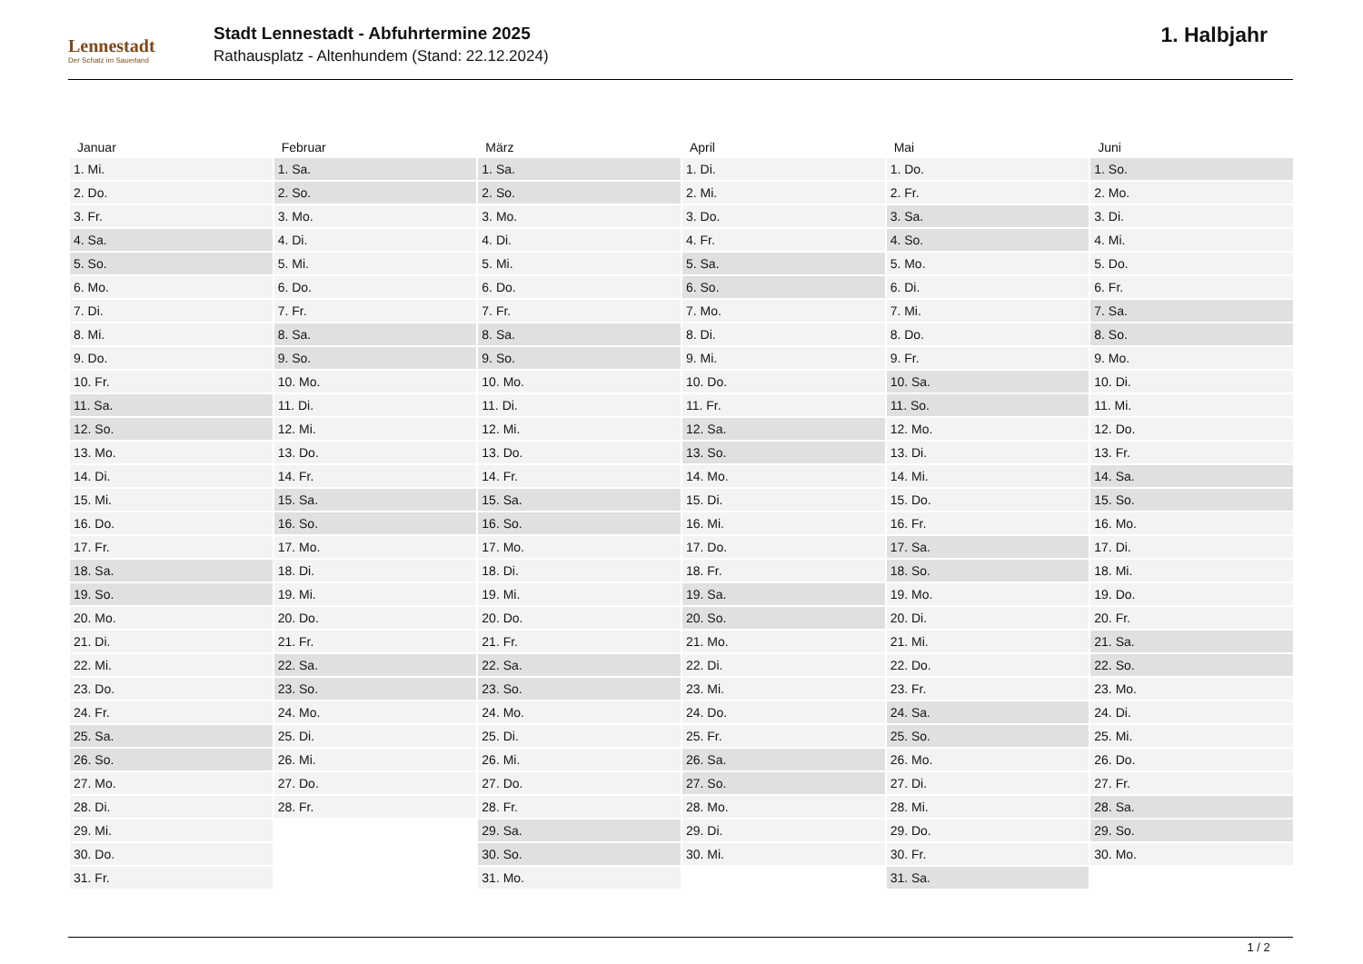Lennestadt
Der Schatz im Sauerland
Stadt Lennestadt - Abfuhrtermine 2025
Rathausplatz - Altenhundem (Stand: 22.12.2024)
1. Halbjahr
| Januar | Februar | März | April | Mai | Juni |
| --- | --- | --- | --- | --- | --- |
| 1. Mi. | 1. Sa. | 1. Sa. | 1. Di. | 1. Do. | 1. So. |
| 2. Do. | 2. So. | 2. So. | 2. Mi. | 2. Fr. | 2. Mo. |
| 3. Fr. | 3. Mo. | 3. Mo. | 3. Do. | 3. Sa. | 3. Di. |
| 4. Sa. | 4. Di. | 4. Di. | 4. Fr. | 4. So. | 4. Mi. |
| 5. So. | 5. Mi. | 5. Mi. | 5. Sa. | 5. Mo. | 5. Do. |
| 6. Mo. | 6. Do. | 6. Do. | 6. So. | 6. Di. | 6. Fr. |
| 7. Di. | 7. Fr. | 7. Fr. | 7. Mo. | 7. Mi. | 7. Sa. |
| 8. Mi. | 8. Sa. | 8. Sa. | 8. Di. | 8. Do. | 8. So. |
| 9. Do. | 9. So. | 9. So. | 9. Mi. | 9. Fr. | 9. Mo. |
| 10. Fr. | 10. Mo. | 10. Mo. | 10. Do. | 10. Sa. | 10. Di. |
| 11. Sa. | 11. Di. | 11. Di. | 11. Fr. | 11. So. | 11. Mi. |
| 12. So. | 12. Mi. | 12. Mi. | 12. Sa. | 12. Mo. | 12. Do. |
| 13. Mo. | 13. Do. | 13. Do. | 13. So. | 13. Di. | 13. Fr. |
| 14. Di. | 14. Fr. | 14. Fr. | 14. Mo. | 14. Mi. | 14. Sa. |
| 15. Mi. | 15. Sa. | 15. Sa. | 15. Di. | 15. Do. | 15. So. |
| 16. Do. | 16. So. | 16. So. | 16. Mi. | 16. Fr. | 16. Mo. |
| 17. Fr. | 17. Mo. | 17. Mo. | 17. Do. | 17. Sa. | 17. Di. |
| 18. Sa. | 18. Di. | 18. Di. | 18. Fr. | 18. So. | 18. Mi. |
| 19. So. | 19. Mi. | 19. Mi. | 19. Sa. | 19. Mo. | 19. Do. |
| 20. Mo. | 20. Do. | 20. Do. | 20. So. | 20. Di. | 20. Fr. |
| 21. Di. | 21. Fr. | 21. Fr. | 21. Mo. | 21. Mi. | 21. Sa. |
| 22. Mi. | 22. Sa. | 22. Sa. | 22. Di. | 22. Do. | 22. So. |
| 23. Do. | 23. So. | 23. So. | 23. Mi. | 23. Fr. | 23. Mo. |
| 24. Fr. | 24. Mo. | 24. Mo. | 24. Do. | 24. Sa. | 24. Di. |
| 25. Sa. | 25. Di. | 25. Di. | 25. Fr. | 25. So. | 25. Mi. |
| 26. So. | 26. Mi. | 26. Mi. | 26. Sa. | 26. Mo. | 26. Do. |
| 27. Mo. | 27. Do. | 27. Do. | 27. So. | 27. Di. | 27. Fr. |
| 28. Di. | 28. Fr. | 28. Fr. | 28. Mo. | 28. Mi. | 28. Sa. |
| 29. Mi. | | 29. Sa. | 29. Di. | 29. Do. | 29. So. |
| 30. Do. | | 30. So. | 30. Mi. | 30. Fr. | 30. Mo. |
| 31. Fr. | | 31. Mo. | | 31. Sa. | |
1 / 2